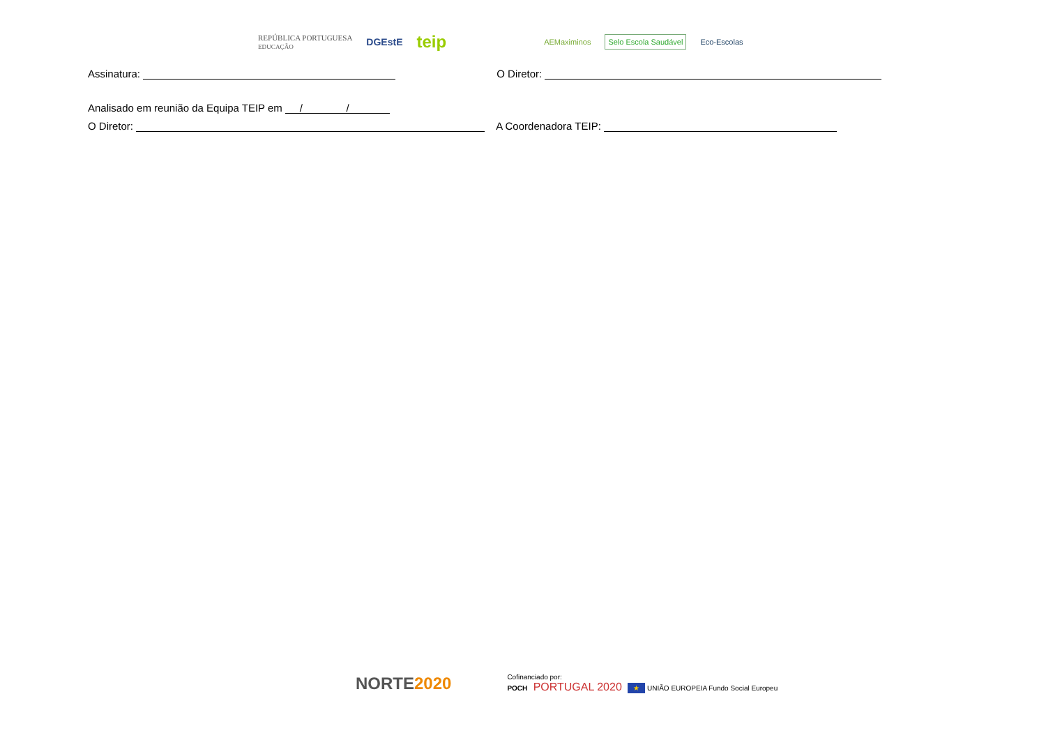REPÚBLICA PORTUGUESA
EDUCAÇÃO DGEstE teip AEMaximinos Selo Escola Saudável Eco-Escolas
Assinatura: O Diretor:
Analisado em reunião da Equipa TEIP em / /
O Diretor: A Coordenadora TEIP:
NORTE2020 Cofinanciado por:
POCH PORTUGAL 2020 ★ UNIÃO EUROPEIA Fundo Social Europeu